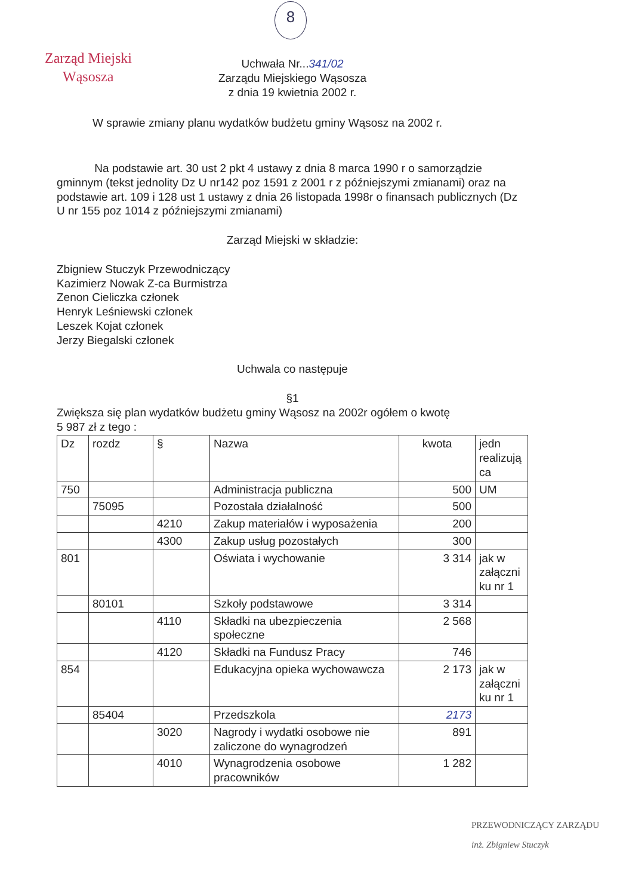8
Zarząd Miejski
Wąsosza
Uchwała Nr...341/02
Zarządu Miejskiego Wąsosza
z dnia 19 kwietnia 2002 r.
W sprawie zmiany planu wydatków budżetu gminy Wąsosz na 2002 r.
Na podstawie art. 30 ust 2 pkt 4 ustawy z dnia 8 marca 1990 r o samorządzie gminnym (tekst jednolity Dz U nr142 poz 1591 z 2001 r z późniejszymi zmianami) oraz na podstawie art. 109 i 128 ust 1 ustawy z dnia 26 listopada 1998r o finansach publicznych (Dz U nr 155 poz 1014 z późniejszymi zmianami)
Zarząd Miejski w składzie:
Zbigniew Stuczyk Przewodniczący
Kazimierz Nowak Z-ca Burmistrza
Zenon Cieliczka członek
Henryk Leśniewski członek
Leszek Kojat członek
Jerzy Biegalski członek
Uchwala co następuje
§1
Zwiększa się plan wydatków budżetu gminy Wąsosz na 2002r ogółem o kwotę
5 987 zł z tego :
| Dz | rozdz | § | Nazwa | kwota | jedn realizują ca |
| 750 | | | Administracja publiczna | 500 | UM |
| | 75095 | | Pozostała działalność | 500 | |
| | | 4210 | Zakup materiałów i wyposażenia | 200 | |
| | | 4300 | Zakup usług pozostałych | 300 | |
| 801 | | | Oświata i wychowanie | 3 314 | jak w załączni ku nr 1 |
| | 80101 | | Szkoły podstawowe | 3 314 | |
| | | 4110 | Składki na ubezpieczenia społeczne | 2 568 | |
| | | 4120 | Składki na Fundusz Pracy | 746 | |
| 854 | | | Edukacyjna opieka wychowawcza | 2 173 | jak w załączni ku nr 1 |
| | 85404 | | Przedszkola | 2173 | |
| | | 3020 | Nagrody i wydatki osobowe nie zaliczone do wynagrodzeń | 891 | |
| | | 4010 | Wynagrodzenia osobowe pracowników | 1 282 | |
PRZEWODNICZĄCY ZARZĄDU
inż. Zbigniew Stuczyk